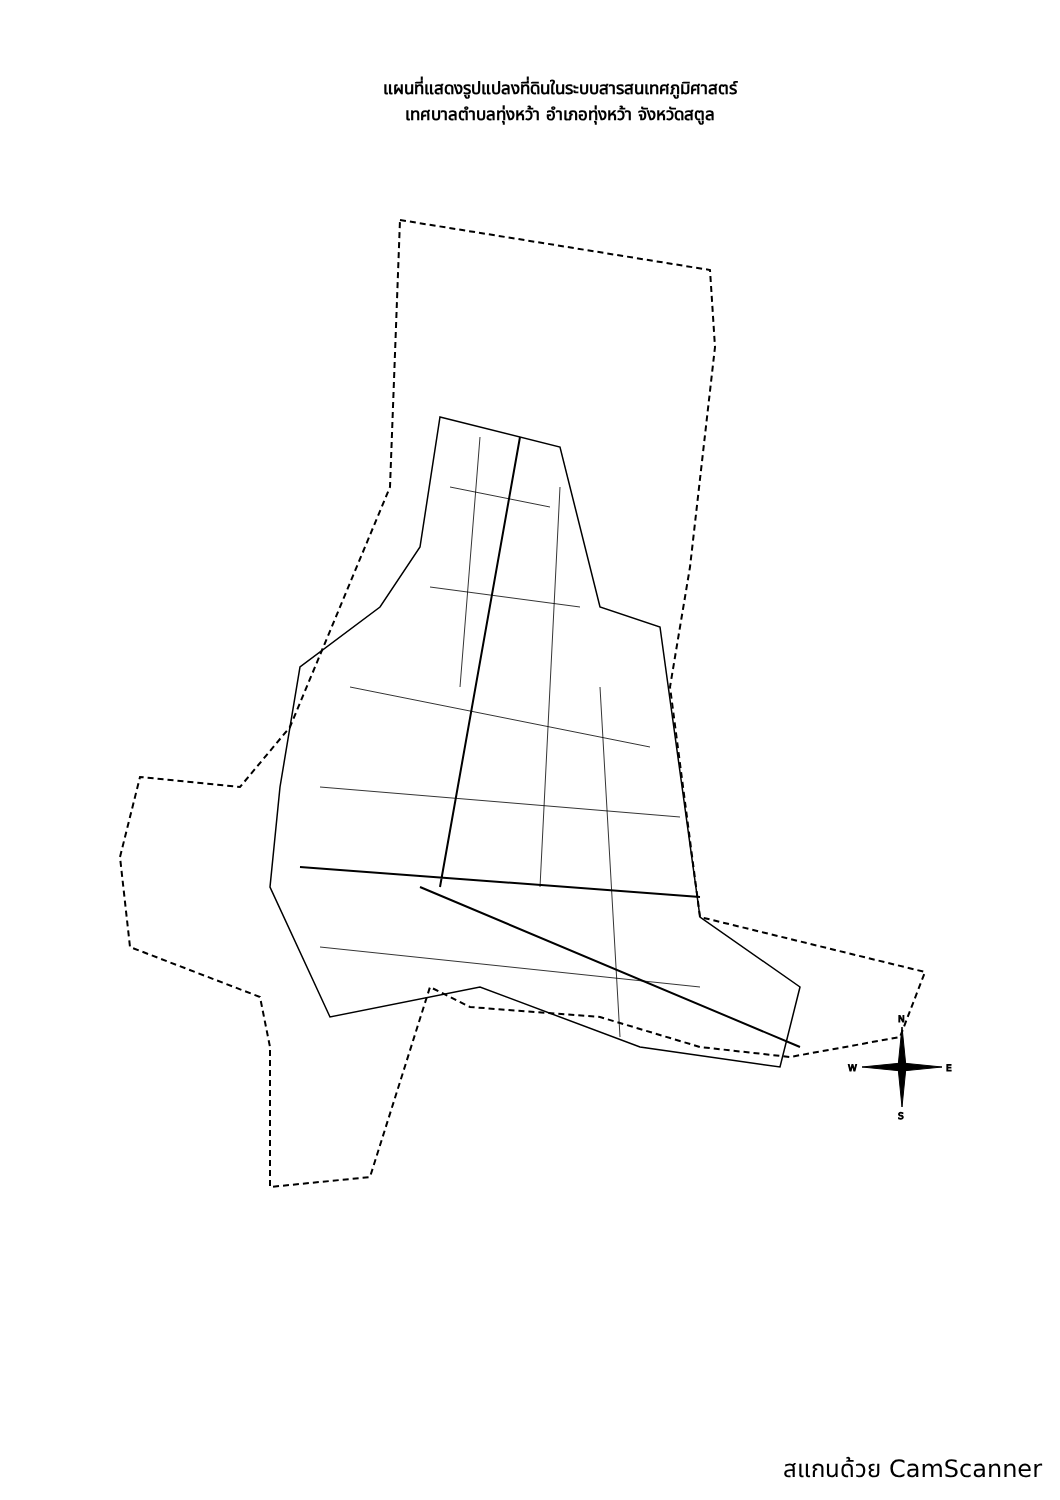แผนที่แสดงรูปแปลงที่ดินในระบบสารสนเทศภูมิศาสตร์
เทศบาลตำบลทุ่งหว้า อำเภอทุ่งหว้า จังหวัดสตูล
N
E
S
W
สแกนด้วย CamScanner